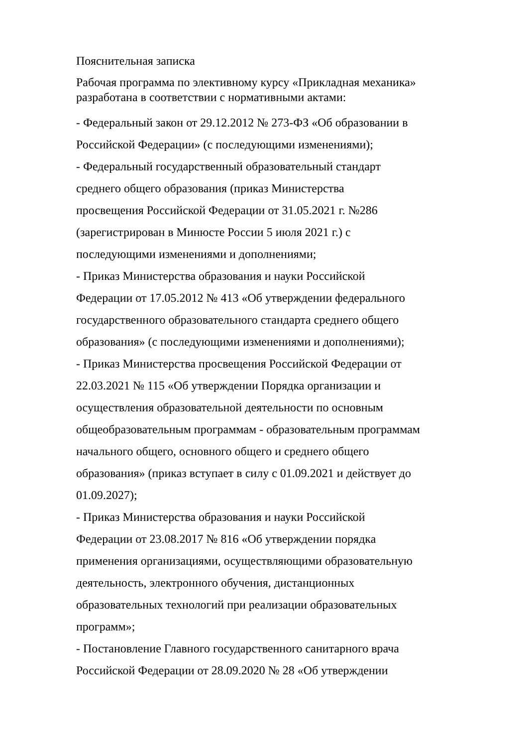Пояснительная записка
Рабочая программа по элективному курсу «Прикладная механика» разработана в соответствии с нормативными актами:
- Федеральный закон от 29.12.2012 № 273-ФЗ «Об образовании в
Российской Федерации» (с последующими изменениями);
- Федеральный государственный образовательный стандарт
среднего общего образования (приказ Министерства
просвещения Российской Федерации от 31.05.2021 г. №286
(зарегистрирован в Минюсте России 5 июля 2021 г.) с
последующими изменениями и дополнениями;
- Приказ Министерства образования и науки Российской
Федерации от 17.05.2012 № 413 «Об утверждении федерального
государственного образовательного стандарта среднего общего
образования» (с последующими изменениями и дополнениями);
- Приказ Министерства просвещения Российской Федерации от
22.03.2021 № 115 «Об утверждении Порядка организации и
осуществления образовательной деятельности по основным
общеобразовательным программам - образовательным программам
начального общего, основного общего и среднего общего
образования» (приказ вступает в силу с 01.09.2021 и действует до
01.09.2027);
- Приказ Министерства образования и науки Российской
Федерации от 23.08.2017 № 816 «Об утверждении порядка
применения организациями, осуществляющими образовательную
деятельность, электронного обучения, дистанционных
образовательных технологий при реализации образовательных
программ»;
- Постановление Главного государственного санитарного врача
Российской Федерации от 28.09.2020 № 28 «Об утверждении